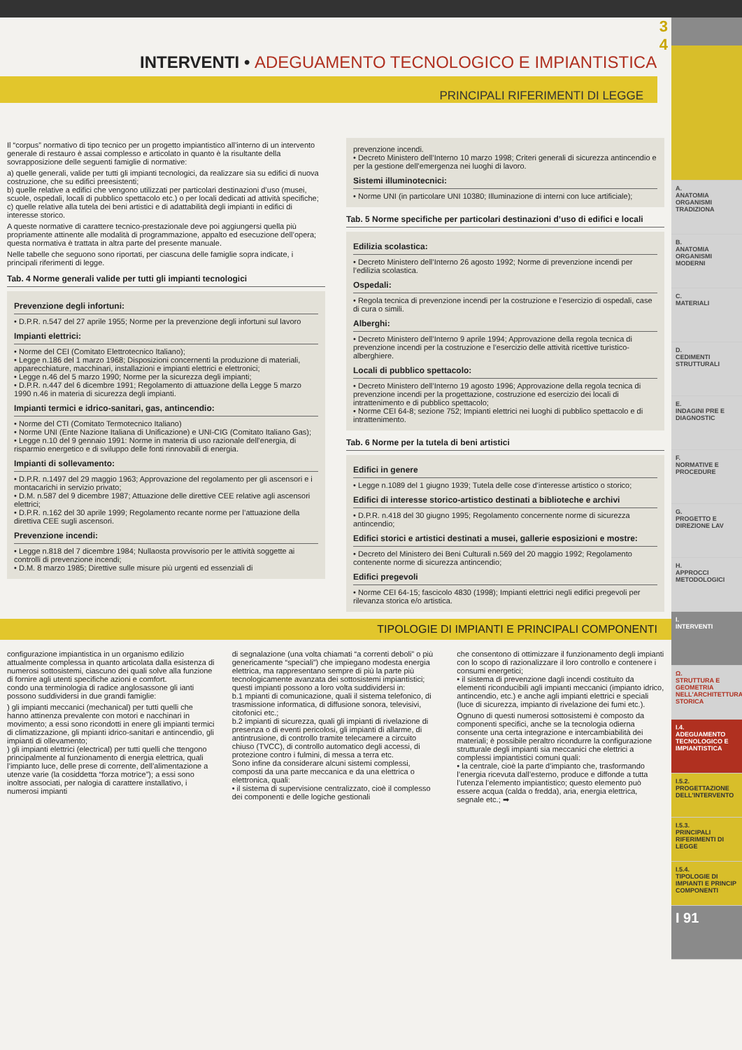3
4
INTERVENTI • ADEGUAMENTO TECNOLOGICO E IMPIANTISTICA
PRINCIPALI RIFERIMENTI DI LEGGE
Il “corpus” normativo di tipo tecnico per un progetto impiantistico all’interno di un intervento generale di restauro è assai complesso e articolato in quanto è la risultante della sovrapposizione delle seguenti famiglie di normative:
a) quelle generali, valide per tutti gli impianti tecnologici, da realizzare sia su edifici di nuova costruzione, che su edifici preesistenti;
b) quelle relative a edifici che vengono utilizzati per particolari destinazioni d’uso (musei, scuole, ospedali, locali di pubblico spettacolo etc.) o per locali dedicati ad attività specifiche;
c) quelle relative alla tutela dei beni artistici e di adattabilità degli impianti in edifici di interesse storico.
A queste normative di carattere tecnico-prestazionale deve poi aggiungersi quella più propriamente attinente alle modalità di programmazione, appalto ed esecuzione dell’opera; questa normativa è trattata in altra parte del presente manuale.
Nelle tabelle che seguono sono riportati, per ciascuna delle famiglie sopra indicate, i principali riferimenti di legge.
Tab. 4 Norme generali valide per tutti gli impianti tecnologici
Prevenzione degli infortuni:
• D.P.R. n.547 del 27 aprile 1955; Norme per la prevenzione degli infortuni sul lavoro
Impianti elettrici:
• Norme del CEI (Comitato Elettrotecnico Italiano);
• Legge n.186 del 1 marzo 1968; Disposizioni concernenti la produzione di materiali, apparecchiature, macchinari, installazioni e impianti elettrici e elettronici;
• Legge n.46 del 5 marzo 1990; Norme per la sicurezza degli impianti;
• D.P.R. n.447 del 6 dicembre 1991; Regolamento di attuazione della Legge 5 marzo 1990 n.46 in materia di sicurezza degli impianti.
Impianti termici e idrico-sanitari, gas, antincendio:
• Norme del CTI (Comitato Termotecnico Italiano)
• Norme UNI (Ente Nazione Italiana di Unificazione) e UNI-CIG (Comitato Italiano Gas);
• Legge n.10 del 9 gennaio 1991: Norme in materia di uso razionale dell’energia, di risparmio energetico e di sviluppo delle fonti rinnovabili di energia.
Impianti di sollevamento:
• D.P.R. n.1497 del 29 maggio 1963; Approvazione del regolamento per gli ascensori e i montacarichi in servizio privato;
• D.M. n.587 del 9 dicembre 1987; Attuazione delle direttive CEE relative agli ascensori elettrici;
• D.P.R. n.162 del 30 aprile 1999; Regolamento recante norme per l’attuazione della direttiva CEE sugli ascensori.
Prevenzione incendi:
• Legge n.818 del 7 dicembre 1984; Nullaosta provvisorio per le attività soggette ai controlli di prevenzione incendi;
• D.M. 8 marzo 1985; Direttive sulle misure più urgenti ed essenziali di
prevenzione incendi.
• Decreto Ministero dell’Interno 10 marzo 1998; Criteri generali di sicurezza antincendio e per la gestione dell’emergenza nei luoghi di lavoro.
Sistemi illuminotecnici:
• Norme UNI (in particolare UNI 10380; Illuminazione di interni con luce artificiale);
Tab. 5 Norme specifiche per particolari destinazioni d’uso di edifici e locali
Edilizia scolastica:
• Decreto Ministero dell’Interno 26 agosto 1992; Norme di prevenzione incendi per l’edilizia scolastica.
Ospedali:
• Regola tecnica di prevenzione incendi per la costruzione e l’esercizio di ospedali, case di cura o simili.
Alberghi:
• Decreto Ministero dell’Interno 9 aprile 1994; Approvazione della regola tecnica di prevenzione incendi per la costruzione e l’esercizio delle attività ricettive turistico-alberghiere.
Locali di pubblico spettacolo:
• Decreto Ministero dell’Interno 19 agosto 1996; Approvazione della regola tecnica di prevenzione incendi per la progettazione, costruzione ed esercizio dei locali di intrattenimento e di pubblico spettacolo;
• Norme CEI 64-8; sezione 752; Impianti elettrici nei luoghi di pubblico spettacolo e di intrattenimento.
Tab. 6 Norme per la tutela di beni artistici
Edifici in genere
• Legge n.1089 del 1 giugno 1939; Tutela delle cose d’interesse artistico o storico;
Edifici di interesse storico-artistico destinati a biblioteche e archivi
• D.P.R. n.418 del 30 giugno 1995; Regolamento concernente norme di sicurezza antincendio;
Edifici storici e artistici destinati a musei, gallerie esposizioni e mostre:
• Decreto del Ministero dei Beni Culturali n.569 del 20 maggio 1992; Regolamento contenente norme di sicurezza antincendio;
Edifici pregevoli
• Norme CEI 64-15; fascicolo 4830 (1998); Impianti elettrici negli edifici pregevoli per rilevanza storica e/o artistica.
TIPOLOGIE DI IMPIANTI E PRINCIPALI COMPONENTI
configurazione impiantistica in un organismo edilizio attualmente complessa in quanto articolata dalla esistenza di numerosi sottosistemi, ciascuno dei quali solve alla funzione di fornire agli utenti specifiche azioni e comfort.
condo una terminologia di radice anglosassone gli ianti possono suddividersi in due grandi famiglie:
) gli impianti meccanici (mechanical) per tutti quelli che hanno attinenza prevalente con motori e nacchinari in movimento; a essi sono ricondotti in enere gli impianti termici di climatizzazione, gli mpianti idrico-sanitari e antincendio, gli impianti di ollevamento;
) gli impianti elettrici (electrical) per tutti quelli che ttengono principalmente al funzionamento di energia elettrica, quali l’impianto luce, delle prese di corrente, dell’alimentazione a utenze varie (la cosiddetta “forza motrice”); a essi sono inoltre associati, per nalogia di carattere installativo, i numerosi impianti
di segnalazione (una volta chiamati “a correnti deboli” o più genericamente “speciali”) che impiegano modesta energia elettrica, ma rappresentano sempre di più la parte più tecnologicamente avanzata dei sottosistemi impiantistici; questi impianti possono a loro volta suddividersi in:
b.1 mpianti di comunicazione, quali il sistema telefonico, di trasmissione informatica, di diffusione sonora, televisivi, citofonici etc.;
b.2 impianti di sicurezza, quali gli impianti di rivelazione di presenza o di eventi pericolosi, gli impianti di allarme, di antintrusione, di controllo tramite telecamere a circuito chiuso (TVCC), di controllo automatico degli accessi, di protezione contro i fulmini, di messa a terra etc.
Sono infine da considerare alcuni sistemi complessi, composti da una parte meccanica e da una elettrica o elettronica, quali:
• il sistema di supervisione centralizzato, cioè il complesso dei componenti e delle logiche gestionali
che consentono di ottimizzare il funzionamento degli impianti con lo scopo di razionalizzare il loro controllo e contenere i consumi energetici;
• il sistema di prevenzione dagli incendi costituito da elementi riconducibili agli impianti meccanici (impianto idrico, antincendio, etc.) e anche agli impianti elettrici e speciali (luce di sicurezza, impianto di rivelazione dei fumi etc.).
Ognuno di questi numerosi sottosistemi è composto da componenti specifici, anche se la tecnologia odierna consente una certa integrazione e intercambiabilità dei materiali; è possibile peraltro ricondurre la configurazione strutturale degli impianti sia meccanici che elettrici a complessi impiantistici comuni quali:
• la centrale, cioè la parte d’impianto che, trasformando l’energia ricevuta dall’esterno, produce e diffonde a tutta l’utenza l’elemento impiantistico; questo elemento può essere acqua (calda o fredda), aria, energia elettrica, segnale etc.; ➡
A.
ANATOMIA ORGANISMI TRADIZIONA
B.
ANATOMIA ORGANISMI MODERNI
C.
MATERIALI
D.
CEDIMENTI STRUTTURALI
E.
INDAGINI PRE E DIAGNOSTIC
F.
NORMATIVE E PROCEDURE
G.
PROGETTO E DIREZIONE LAV
H.
APPROCCI METODOLOGICI
I.
INTERVENTI
Ω.
STRUTTURA E GEOMETRIA NELL'ARCHITETTURA STORICA
I.4.
ADEGUAMENTO TECNOLOGICO E IMPIANTISTICA
I.5.2.
PROGETTAZIONE DELL'INTERVENTO
I.5.3.
PRINCIPALI RIFERIMENTI DI LEGGE
I.5.4.
TIPOLOGIE DI IMPIANTI E PRINCIP COMPONENTI
I 91